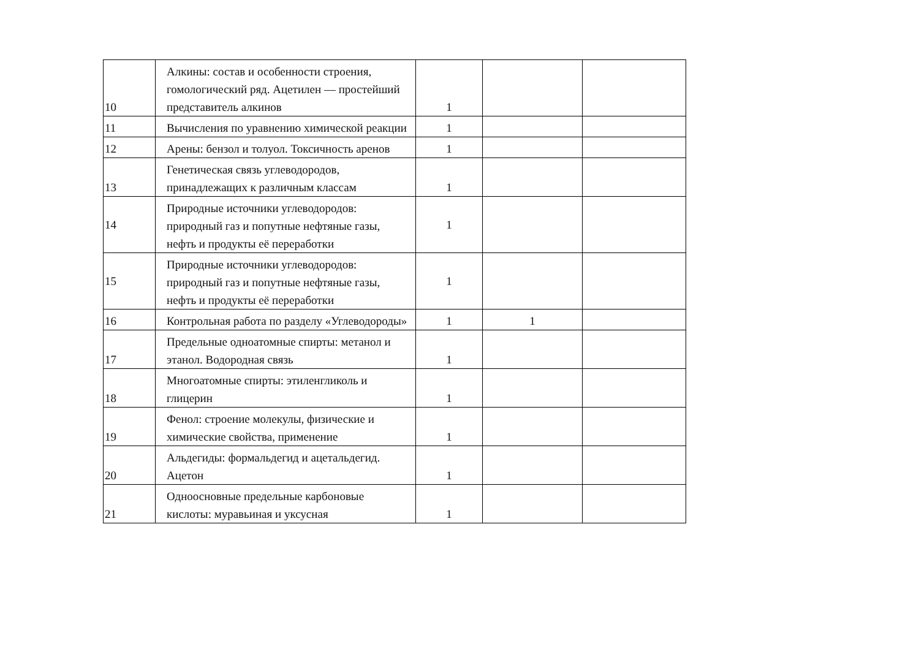| 10 | Алкины: состав и особенности строения, гомологический ряд. Ацетилен — простейший представитель алкинов | 1 | | |
| 11 | Вычисления по уравнению химической реакции | 1 | | |
| 12 | Арены: бензол и толуол. Токсичность аренов | 1 | | |
| 13 | Генетическая связь углеводородов, принадлежащих к различным классам | 1 | | |
| 14 | Природные источники углеводородов: природный газ и попутные нефтяные газы, нефть и продукты её переработки | 1 | | |
| 15 | Природные источники углеводородов: природный газ и попутные нефтяные газы, нефть и продукты её переработки | 1 | | |
| 16 | Контрольная работа по разделу «Углеводороды» | 1 | 1 | |
| 17 | Предельные одноатомные спирты: метанол и этанол. Водородная связь | 1 | | |
| 18 | Многоатомные спирты: этиленгликоль и глицерин | 1 | | |
| 19 | Фенол: строение молекулы, физические и химические свойства, применение | 1 | | |
| 20 | Альдегиды: формальдегид и ацетальдегид. Ацетон | 1 | | |
| 21 | Одноосновные предельные карбоновые кислоты: муравьиная и уксусная | 1 | | |